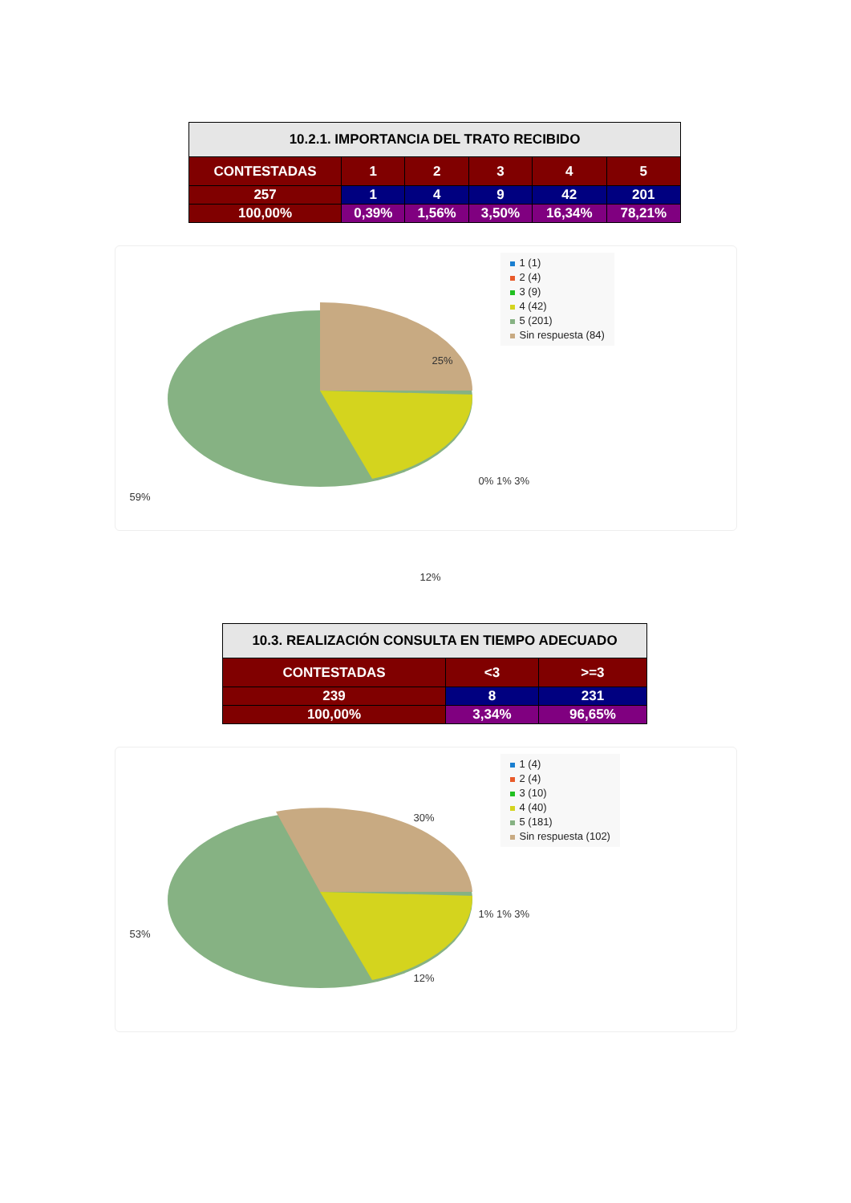| 10.2.1. IMPORTANCIA DEL TRATO RECIBIDO | | | | | |
| --- | --- | --- | --- | --- | --- |
| CONTESTADAS | 1 | 2 | 3 | 4 | 5 |
| 257 | 1 | 4 | 9 | 42 | 201 |
| 100,00% | 0,39% | 1,56% | 3,50% | 16,34% | 78,21% |
1 (1)
2 (4)
3 (9)
4 (42)
5 (201)
Sin respuesta (84)
25%
0% 1% 3%
12%
59%
| 10.3. REALIZACIÓN CONSULTA EN TIEMPO ADECUADO | | |
| --- | --- | --- |
| CONTESTADAS | <3 | >=3 |
| 239 | 8 | 231 |
| 100,00% | 3,34% | 96,65% |
1 (4)
2 (4)
3 (10)
4 (40)
5 (181)
Sin respuesta (102)
30%
1% 1% 3%
12%
53%